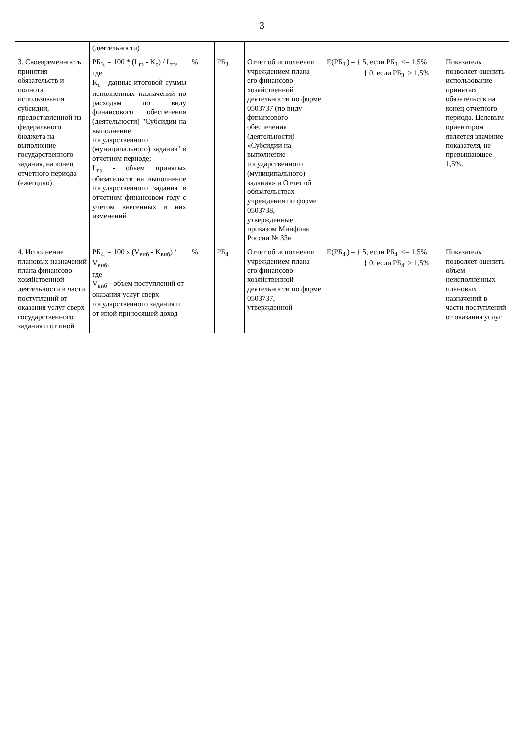3
| | (деятельности) | | | | | |
| 3. Своевременность принятия обязательств и полнота использования субсидии, предоставленной из федерального бюджета на выполнение государственного задания, на конец отчетного периода (ежегодно) | РБ<sub>3.</sub> = 100 * (L<sub>гз</sub> - K<sub>c</sub>) / L<sub>гз</sub>, где K<sub>c</sub> - данные итоговой суммы исполненных назначений по расходам по виду финансового обеспечения (деятельности) "Субсидии на выполнение государственного (муниципального) задания" в отчетном периоде; L<sub>гз</sub> - объем принятых обязательств на выполнение государственного задания в отчетном финансовом году с учетом внесенных в них изменений | % | РБ<sub>3.</sub> | Отчет об исполнении учреждением плана его финансово-хозяйственной деятельности по форме 0503737 (по виду финансового обеспечения (деятельности) «Субсидии на выполнение государственного (муниципального) задания» и Отчет об обязательствах учреждения по форме 0503738, утвержденные приказом Минфина России № 33н | E(РБ<sub>3.</sub>) = { 5, если РБ<sub>3.</sub> <= 1,5% { 0, если РБ<sub>3.</sub> > 1,5% | Показатель позволяет оценить использование принятых обязательств на конец отчетного периода. Целевым ориентиром является значение показателя, не превышающее 1,5%. |
| 4. Исполнение плановых назначений плана финансово-хозяйственной деятельности в части поступлений от оказания услуг сверх государственного задания и от иной | РБ<sub>4.</sub> = 100 x (V<sub>внб</sub> - K<sub>внб</sub>) / V<sub>внб</sub>, где V<sub>внб</sub> - объем поступлений от оказания услуг сверх государственного задания и от иной приносящей доход | % | РБ<sub>4.</sub> | Отчет об исполнении учреждением плана его финансово-хозяйственной деятельности по форме 0503737, утвержденной | E(РБ<sub>4.</sub>) = { 5, если РБ<sub>4.</sub> <= 1,5% { 0, если РБ<sub>4.</sub> > 1,5% | Показатель позволяет оценить объем неисполненных плановых назначений в части поступлений от оказания услуг |